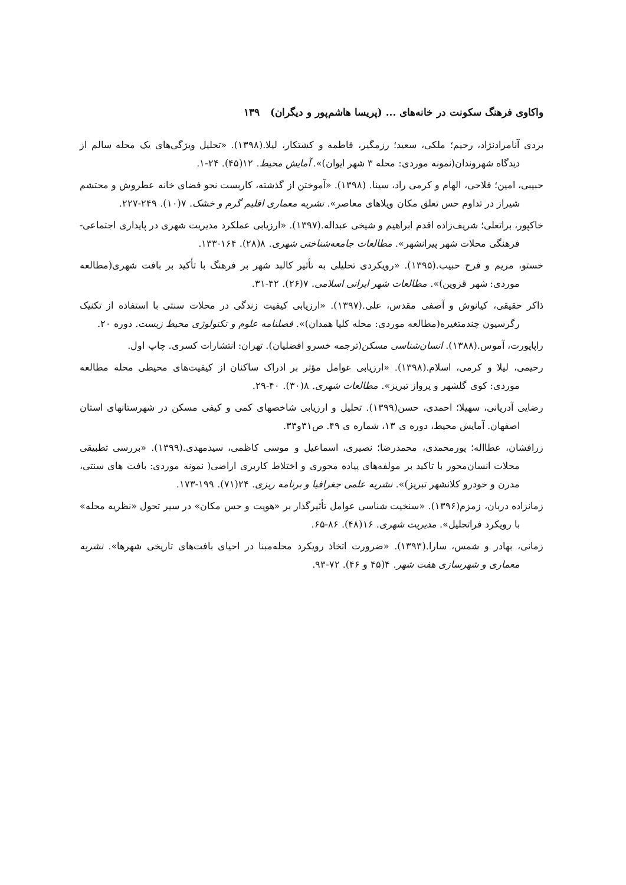واکاوی فرهنگ سکونت در خانه‌های ... (پریسا هاشم‌پور و دیگران) ۱۳۹
بردی آنامرادنژاد، رحیم؛ ملکی، سعید؛ رزمگیر، فاطمه و کشتکار، لیلا.(۱۳۹۸). «تحلیل ویژگی‌های یک محله سالم از دیدگاه شهروندان(نمونه موردی: محله ۳ شهر ایوان)». آمایش محیط. ۱۲(۴۵). ۲۴-۱.
حبیبی، امین؛ فلاحی، الهام و کرمی راد، سینا. (۱۳۹۸). «آموختن از گذشته، کاربست نحو فضای خانه عطروش و محتشم شیراز در تداوم حس تعلق مکان ویلاهای معاصر». نشریه معماری اقلیم گرم و خشک. ۷(۱۰). ۲۴۹-۲۲۷.
خاکپور، براتعلی؛ شریف‌زاده اقدم ابراهیم و شیخی عبداله.(۱۳۹۷). «ارزیابی عملکرد مدیریت شهری در پایداری اجتماعی- فرهنگی محلات شهر پیرانشهر». مطالعات جامعه‌شناختی شهری. ۸(۲۸). ۱۶۴-۱۳۳.
خستو، مریم و فرح حبیب.(۱۳۹۵). «رویکردی تحلیلی به تأثیر کالبد شهر بر فرهنگ با تأکید بر بافت شهری(مطالعه موردی: شهر قزوین)». مطالعات شهر ایرانی اسلامی. ۷(۲۶). ۴۲-۳۱.
ذاکر حقیقی، کیانوش و آصفی مقدس، علی.(۱۳۹۷). «ارزیابی کیفیت زندگی در محلات سنتی با استفاده از تکنیک رگرسیون چندمتغیره(مطالعه موردی: محله کلپا همدان)». فصلنامه علوم و تکنولوژی محیط زیست. دوره ۲۰.
راپاپورت، آموس.(۱۳۸۸). انسان‌شناسی مسکن(ترجمه خسرو افضلیان). تهران: انتشارات کسری. چاپ اول.
رحیمی، لیلا و کرمی، اسلام.(۱۳۹۸). «ارزیابی عوامل مؤثر بر ادراک ساکنان از کیفیت‌های محیطی محله مطالعه موردی: کوی گلشهر و پرواز تبریز». مطالعات شهری. ۸(۳۰). ۴۰-۲۹.
رضایی آدریانی، سهیلا؛ احمدی، حسن(۱۳۹۹). تحلیل و ارزیابی شاخصهای کمی و کیفی مسکن در شهرستانهای استان اصفهان. آمایش محیط، دوره ی ۱۳، شماره ی ۴۹. ص۳۱و۳۳.
زرافشان، عطااله؛ پورمحمدی، محمدرضا؛ نصیری، اسماعیل و موسی کاظمی، سیدمهدی.(۱۳۹۹). «بررسی تطبیقی محلات انسان‌محور با تاکید بر مولفه‌های پیاده محوری و اختلاط کاربری اراضی( نمونه موردی: بافت های سنتی، مدرن و خودرو کلانشهر تبریز)». نشریه علمی جغرافیا و برنامه ریزی. ۲۴(۷۱). ۱۹۹-۱۷۳.
زمانزاده دربان، زمزم(۱۳۹۶). «سنخیت شناسی عوامل تأثیرگذار بر «هویت و حس مکان» در سیر تحول «نظریه محله» با رویکرد فراتحلیل». مدیریت شهری. ۱۶(۴۸). ۸۶-۶۵.
زمانی، بهادر و شمس، سارا.(۱۳۹۳). «ضرورت اتخاذ رویکرد محله‌مبنا در احیای بافت‌های تاریخی شهرها». نشریه معماری و شهرسازی هفت شهر. ۴(۴۵ و ۴۶). ۷۲-۹۳.